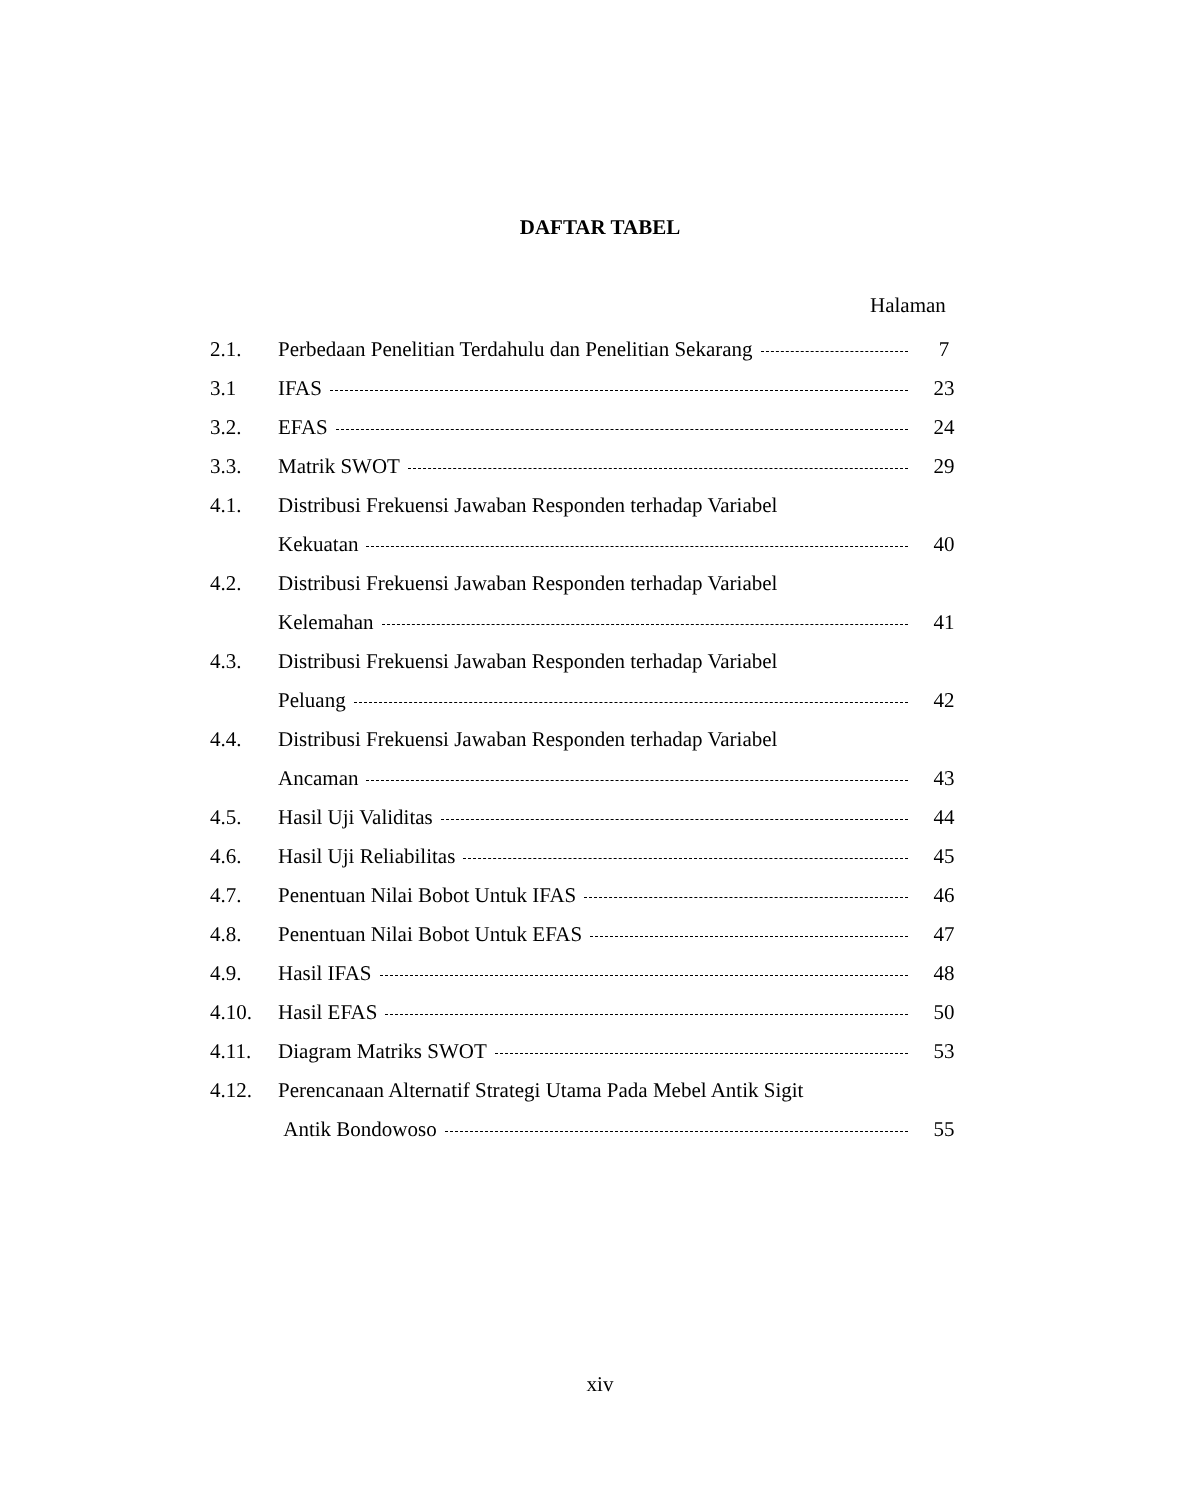DAFTAR TABEL
Halaman
2.1. Perbedaan Penelitian Terdahulu dan Penelitian Sekarang 7
3.1 IFAS 23
3.2. EFAS 24
3.3. Matrik SWOT 29
4.1. Distribusi Frekuensi Jawaban Responden terhadap Variabel
Kekuatan 40
4.2. Distribusi Frekuensi Jawaban Responden terhadap Variabel
Kelemahan 41
4.3. Distribusi Frekuensi Jawaban Responden terhadap Variabel
Peluang 42
4.4. Distribusi Frekuensi Jawaban Responden terhadap Variabel
Ancaman 43
4.5. Hasil Uji Validitas 44
4.6. Hasil Uji Reliabilitas 45
4.7. Penentuan Nilai Bobot Untuk IFAS 46
4.8. Penentuan Nilai Bobot Untuk EFAS 47
4.9. Hasil IFAS 48
4.10. Hasil EFAS 50
4.11. Diagram Matriks SWOT 53
4.12. Perencanaan Alternatif Strategi Utama Pada Mebel Antik Sigit
Antik Bondowoso 55
xiv